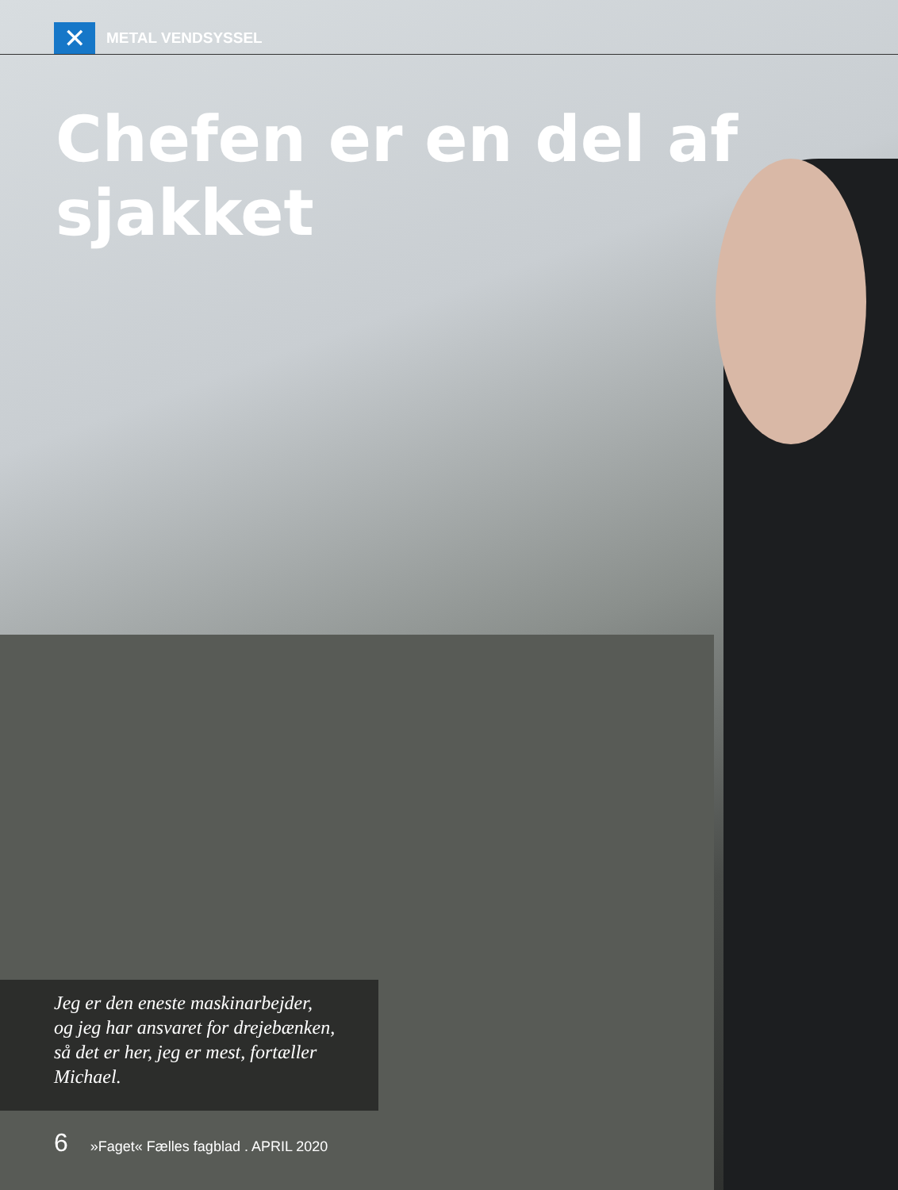✕
METAL VENDSYSSEL
Chefen er en del af sjakket
Jeg er den eneste maskinarbejder,
og jeg har ansvaret for drejebænken,
så det er her, jeg er mest, fortæller
Michael.
6 »Faget« Fælles fagblad . APRIL 2020